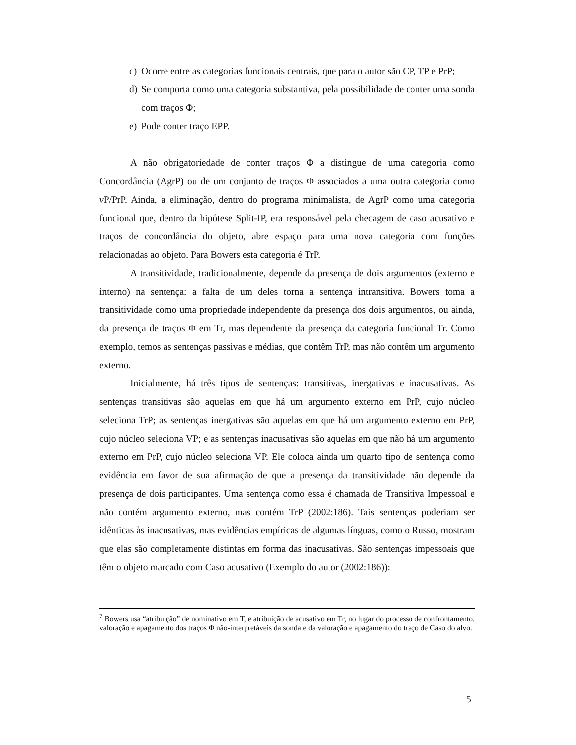c) Ocorre entre as categorias funcionais centrais, que para o autor são CP, TP e PrP;
d) Se comporta como uma categoria substantiva, pela possibilidade de conter uma sonda com traços Φ;
e) Pode conter traço EPP.
A não obrigatoriedade de conter traços Φ a distingue de uma categoria como Concordância (AgrP) ou de um conjunto de traços Φ associados a uma outra categoria como v P/PrP. Ainda, a eliminação, dentro do programa minimalista, de AgrP como uma categoria funcional que, dentro da hipótese Split-IP, era responsável pela checagem de caso acusativo e traços de concordância do objeto, abre espaço para uma nova categoria com funções relacionadas ao objeto. Para Bowers esta categoria é TrP.
A transitividade, tradicionalmente, depende da presença de dois argumentos (externo e interno) na sentença: a falta de um deles torna a sentença intransitiva. Bowers toma a transitividade como uma propriedade independente da presença dos dois argumentos, ou ainda, da presença de traços Φ em Tr, mas dependente da presença da categoria funcional Tr. Como exemplo, temos as sentenças passivas e médias, que contêm TrP, mas não contêm um argumento externo.
Inicialmente, há três tipos de sentenças: transitivas, inergativas e inacusativas. As sentenças transitivas são aquelas em que há um argumento externo em PrP, cujo núcleo seleciona TrP; as sentenças inergativas são aquelas em que há um argumento externo em PrP, cujo núcleo seleciona VP; e as sentenças inacusativas são aquelas em que não há um argumento externo em PrP, cujo núcleo seleciona VP. Ele coloca ainda um quarto tipo de sentença como evidência em favor de sua afirmação de que a presença da transitividade não depende da presença de dois participantes. Uma sentença como essa é chamada de Transitiva Impessoal e não contém argumento externo, mas contém TrP (2002:186). Tais sentenças poderiam ser idênticas às inacusativas, mas evidências empíricas de algumas línguas, como o Russo, mostram que elas são completamente distintas em forma das inacusativas. São sentenças impessoais que têm o objeto marcado com Caso acusativo (Exemplo do autor (2002:186)):
<sup>7</sup> Bowers usa “atribuição” de nominativo em T, e atribuição de acusativo em Tr, no lugar do processo de confrontamento, valoração e apagamento dos traços Φ não-interpretáveis da sonda e da valoração e apagamento do traço de Caso do alvo.
5